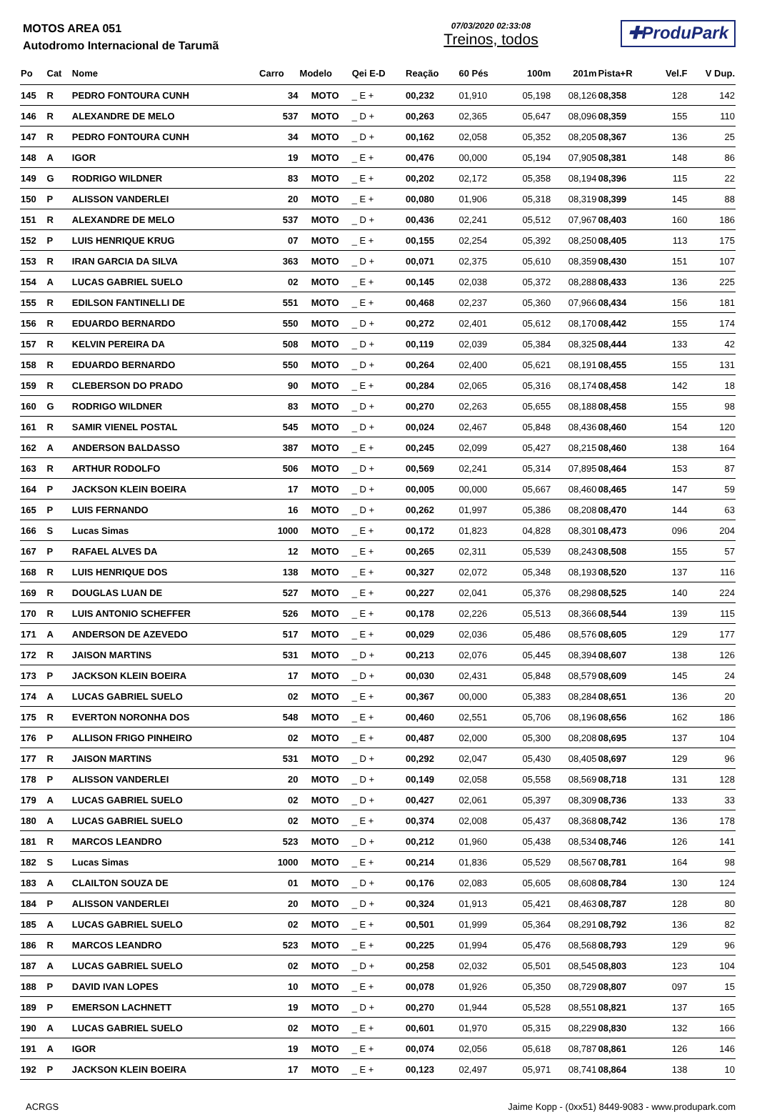MOTOS AREA 051
Autodromo Internacional de Tarumã
07/03/2020 02:33:08
Treinos, todos
✚ProduPark
| Po | Cat | Nome | Carro | Modelo | Qei E-D | Reação | 60 Pés | 100m | 201m | Pista+R | Vel.F | V Dup. |
| --- | --- | --- | --- | --- | --- | --- | --- | --- | --- | --- | --- | --- |
| 145 | R | PEDRO FONTOURA CUNH | 34 | MOTO | _ E + | 00,232 | 01,910 | 05,198 | 08,126 | 08,358 | 128 | 142 |
| 146 | R | ALEXANDRE DE MELO | 537 | MOTO | _ D + | 00,263 | 02,365 | 05,647 | 08,096 | 08,359 | 155 | 110 |
| 147 | R | PEDRO FONTOURA CUNH | 34 | MOTO | _ D + | 00,162 | 02,058 | 05,352 | 08,205 | 08,367 | 136 | 25 |
| 148 | A | IGOR | 19 | MOTO | _ E + | 00,476 | 00,000 | 05,194 | 07,905 | 08,381 | 148 | 86 |
| 149 | G | RODRIGO WILDNER | 83 | MOTO | _ E + | 00,202 | 02,172 | 05,358 | 08,194 | 08,396 | 115 | 22 |
| 150 | P | ALISSON VANDERLEI | 20 | MOTO | _ E + | 00,080 | 01,906 | 05,318 | 08,319 | 08,399 | 145 | 88 |
| 151 | R | ALEXANDRE DE MELO | 537 | MOTO | _ D + | 00,436 | 02,241 | 05,512 | 07,967 | 08,403 | 160 | 186 |
| 152 | P | LUIS HENRIQUE KRUG | 07 | MOTO | _ E + | 00,155 | 02,254 | 05,392 | 08,250 | 08,405 | 113 | 175 |
| 153 | R | IRAN GARCIA DA SILVA | 363 | MOTO | _ D + | 00,071 | 02,375 | 05,610 | 08,359 | 08,430 | 151 | 107 |
| 154 | A | LUCAS GABRIEL SUELO | 02 | MOTO | _ E + | 00,145 | 02,038 | 05,372 | 08,288 | 08,433 | 136 | 225 |
| 155 | R | EDILSON FANTINELLI DE | 551 | MOTO | _ E + | 00,468 | 02,237 | 05,360 | 07,966 | 08,434 | 156 | 181 |
| 156 | R | EDUARDO BERNARDO | 550 | MOTO | _ D + | 00,272 | 02,401 | 05,612 | 08,170 | 08,442 | 155 | 174 |
| 157 | R | KELVIN PEREIRA DA | 508 | MOTO | _ D + | 00,119 | 02,039 | 05,384 | 08,325 | 08,444 | 133 | 42 |
| 158 | R | EDUARDO BERNARDO | 550 | MOTO | _ D + | 00,264 | 02,400 | 05,621 | 08,191 | 08,455 | 155 | 131 |
| 159 | R | CLEBERSON DO PRADO | 90 | MOTO | _ E + | 00,284 | 02,065 | 05,316 | 08,174 | 08,458 | 142 | 18 |
| 160 | G | RODRIGO WILDNER | 83 | MOTO | _ D + | 00,270 | 02,263 | 05,655 | 08,188 | 08,458 | 155 | 98 |
| 161 | R | SAMIR VIENEL POSTAL | 545 | MOTO | _ D + | 00,024 | 02,467 | 05,848 | 08,436 | 08,460 | 154 | 120 |
| 162 | A | ANDERSON BALDASSO | 387 | MOTO | _ E + | 00,245 | 02,099 | 05,427 | 08,215 | 08,460 | 138 | 164 |
| 163 | R | ARTHUR RODOLFO | 506 | MOTO | _ D + | 00,569 | 02,241 | 05,314 | 07,895 | 08,464 | 153 | 87 |
| 164 | P | JACKSON KLEIN BOEIRA | 17 | MOTO | _ D + | 00,005 | 00,000 | 05,667 | 08,460 | 08,465 | 147 | 59 |
| 165 | P | LUIS FERNANDO | 16 | MOTO | _ D + | 00,262 | 01,997 | 05,386 | 08,208 | 08,470 | 144 | 63 |
| 166 | S | Lucas Simas | 1000 | MOTO | _ E + | 00,172 | 01,823 | 04,828 | 08,301 | 08,473 | 096 | 204 |
| 167 | P | RAFAEL ALVES DA | 12 | MOTO | _ E + | 00,265 | 02,311 | 05,539 | 08,243 | 08,508 | 155 | 57 |
| 168 | R | LUIS HENRIQUE DOS | 138 | MOTO | _ E + | 00,327 | 02,072 | 05,348 | 08,193 | 08,520 | 137 | 116 |
| 169 | R | DOUGLAS LUAN DE | 527 | MOTO | _ E + | 00,227 | 02,041 | 05,376 | 08,298 | 08,525 | 140 | 224 |
| 170 | R | LUIS ANTONIO SCHEFFER | 526 | MOTO | _ E + | 00,178 | 02,226 | 05,513 | 08,366 | 08,544 | 139 | 115 |
| 171 | A | ANDERSON DE AZEVEDO | 517 | MOTO | _ E + | 00,029 | 02,036 | 05,486 | 08,576 | 08,605 | 129 | 177 |
| 172 | R | JAISON MARTINS | 531 | MOTO | _ D + | 00,213 | 02,076 | 05,445 | 08,394 | 08,607 | 138 | 126 |
| 173 | P | JACKSON KLEIN BOEIRA | 17 | MOTO | _ D + | 00,030 | 02,431 | 05,848 | 08,579 | 08,609 | 145 | 24 |
| 174 | A | LUCAS GABRIEL SUELO | 02 | MOTO | _ E + | 00,367 | 00,000 | 05,383 | 08,284 | 08,651 | 136 | 20 |
| 175 | R | EVERTON NORONHA DOS | 548 | MOTO | _ E + | 00,460 | 02,551 | 05,706 | 08,196 | 08,656 | 162 | 186 |
| 176 | P | ALLISON FRIGO PINHEIRO | 02 | MOTO | _ E + | 00,487 | 02,000 | 05,300 | 08,208 | 08,695 | 137 | 104 |
| 177 | R | JAISON MARTINS | 531 | MOTO | _ D + | 00,292 | 02,047 | 05,430 | 08,405 | 08,697 | 129 | 96 |
| 178 | P | ALISSON VANDERLEI | 20 | MOTO | _ D + | 00,149 | 02,058 | 05,558 | 08,569 | 08,718 | 131 | 128 |
| 179 | A | LUCAS GABRIEL SUELO | 02 | MOTO | _ D + | 00,427 | 02,061 | 05,397 | 08,309 | 08,736 | 133 | 33 |
| 180 | A | LUCAS GABRIEL SUELO | 02 | MOTO | _ E + | 00,374 | 02,008 | 05,437 | 08,368 | 08,742 | 136 | 178 |
| 181 | R | MARCOS LEANDRO | 523 | MOTO | _ D + | 00,212 | 01,960 | 05,438 | 08,534 | 08,746 | 126 | 141 |
| 182 | S | Lucas Simas | 1000 | MOTO | _ E + | 00,214 | 01,836 | 05,529 | 08,567 | 08,781 | 164 | 98 |
| 183 | A | CLAILTON SOUZA DE | 01 | MOTO | _ D + | 00,176 | 02,083 | 05,605 | 08,608 | 08,784 | 130 | 124 |
| 184 | P | ALISSON VANDERLEI | 20 | MOTO | _ D + | 00,324 | 01,913 | 05,421 | 08,463 | 08,787 | 128 | 80 |
| 185 | A | LUCAS GABRIEL SUELO | 02 | MOTO | _ E + | 00,501 | 01,999 | 05,364 | 08,291 | 08,792 | 136 | 82 |
| 186 | R | MARCOS LEANDRO | 523 | MOTO | _ E + | 00,225 | 01,994 | 05,476 | 08,568 | 08,793 | 129 | 96 |
| 187 | A | LUCAS GABRIEL SUELO | 02 | MOTO | _ D + | 00,258 | 02,032 | 05,501 | 08,545 | 08,803 | 123 | 104 |
| 188 | P | DAVID IVAN LOPES | 10 | MOTO | _ E + | 00,078 | 01,926 | 05,350 | 08,729 | 08,807 | 097 | 15 |
| 189 | P | EMERSON LACHNETT | 19 | MOTO | _ D + | 00,270 | 01,944 | 05,528 | 08,551 | 08,821 | 137 | 165 |
| 190 | A | LUCAS GABRIEL SUELO | 02 | MOTO | _ E + | 00,601 | 01,970 | 05,315 | 08,229 | 08,830 | 132 | 166 |
| 191 | A | IGOR | 19 | MOTO | _ E + | 00,074 | 02,056 | 05,618 | 08,787 | 08,861 | 126 | 146 |
| 192 | P | JACKSON KLEIN BOEIRA | 17 | MOTO | _ E + | 00,123 | 02,497 | 05,971 | 08,741 | 08,864 | 138 | 10 |
ACRGS Jaime Kopp - (0xx51) 8449-9083 - www.produpark.com